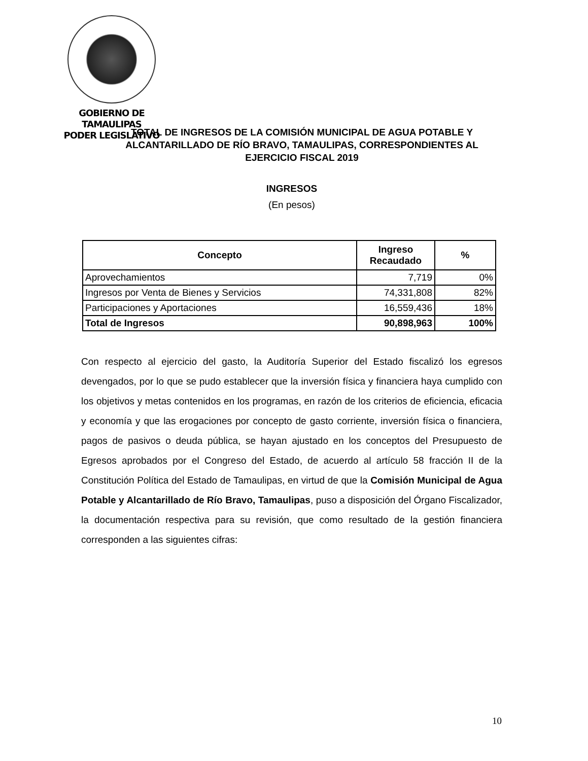GOBIERNO DE TAMAULIPAS
PODER LEGISLATIVO
TOTAL DE INGRESOS DE LA COMISIÓN MUNICIPAL DE AGUA POTABLE Y ALCANTARILLADO DE RÍO BRAVO, TAMAULIPAS, CORRESPONDIENTES AL EJERCICIO FISCAL 2019
INGRESOS
(En pesos)
| Concepto | Ingreso Recaudado | % |
| --- | --- | --- |
| Aprovechamientos | 7,719 | 0% |
| Ingresos por Venta de Bienes y Servicios | 74,331,808 | 82% |
| Participaciones y Aportaciones | 16,559,436 | 18% |
| Total de Ingresos | 90,898,963 | 100% |
Con respecto al ejercicio del gasto, la Auditoría Superior del Estado fiscalizó los egresos devengados, por lo que se pudo establecer que la inversión física y financiera haya cumplido con los objetivos y metas contenidos en los programas, en razón de los criterios de eficiencia, eficacia y economía y que las erogaciones por concepto de gasto corriente, inversión física o financiera, pagos de pasivos o deuda pública, se hayan ajustado en los conceptos del Presupuesto de Egresos aprobados por el Congreso del Estado, de acuerdo al artículo 58 fracción II de la Constitución Política del Estado de Tamaulipas, en virtud de que la Comisión Municipal de Agua Potable y Alcantarillado de Río Bravo, Tamaulipas, puso a disposición del Órgano Fiscalizador, la documentación respectiva para su revisión, que como resultado de la gestión financiera corresponden a las siguientes cifras:
10